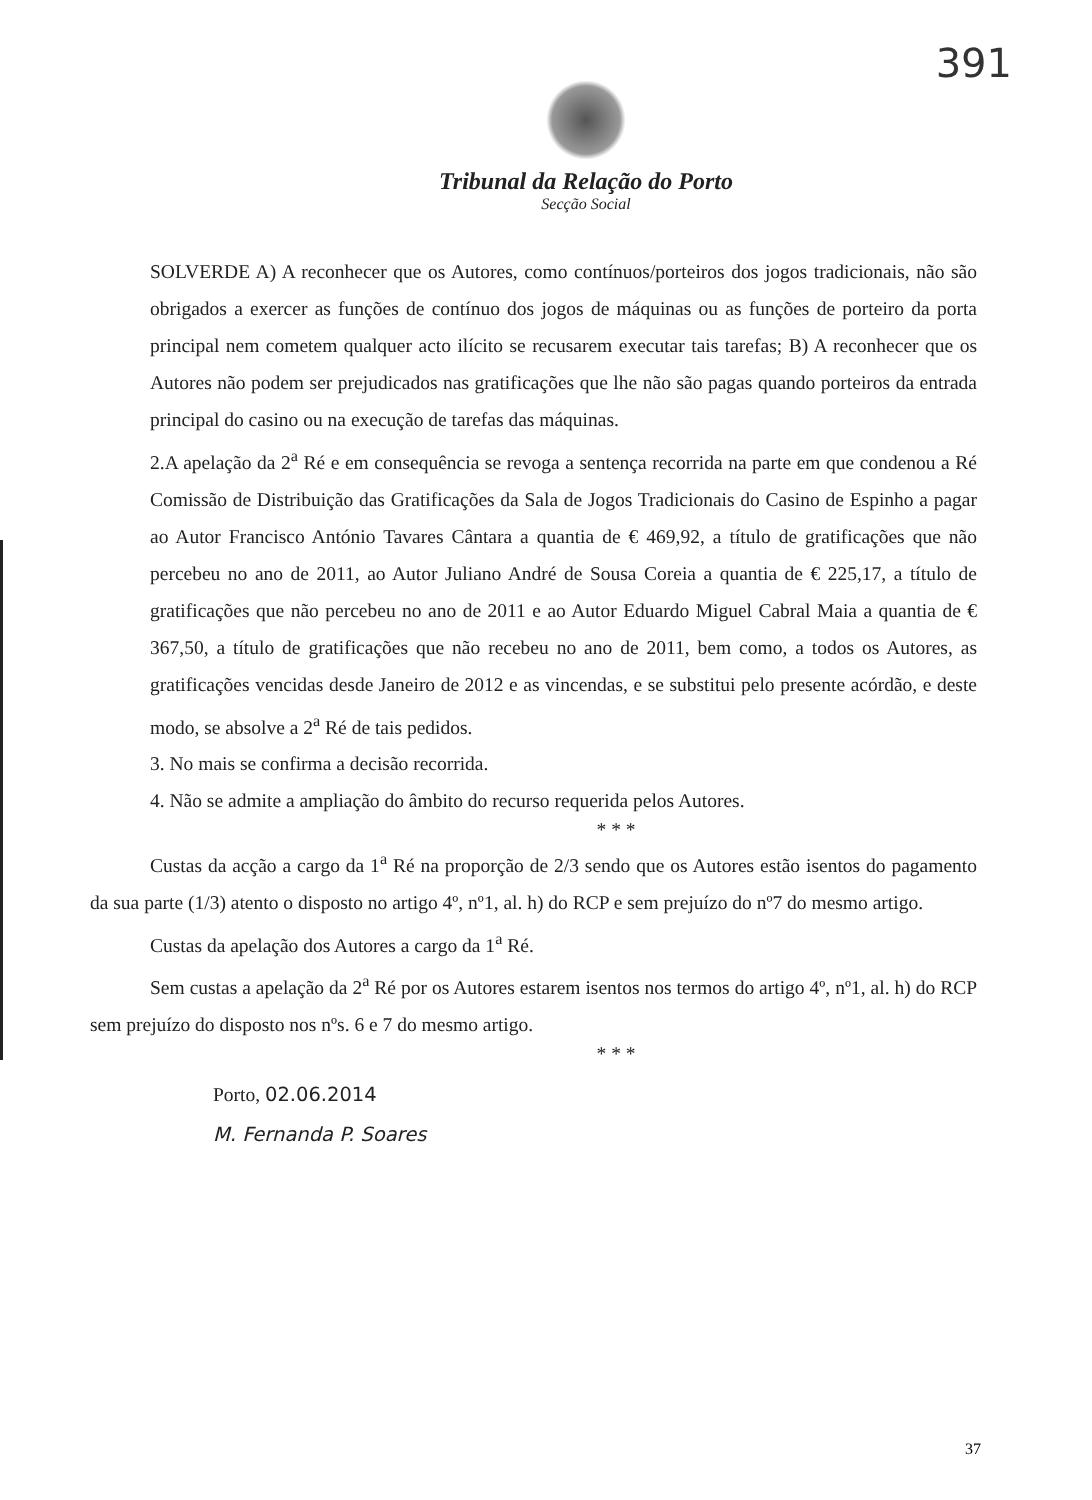391
Tribunal da Relação do Porto
Secção Social
SOLVERDE A) A reconhecer que os Autores, como contínuos/porteiros dos jogos tradicionais, não são obrigados a exercer as funções de contínuo dos jogos de máquinas ou as funções de porteiro da porta principal nem cometem qualquer acto ilícito se recusarem executar tais tarefas; B) A reconhecer que os Autores não podem ser prejudicados nas gratificações que lhe não são pagas quando porteiros da entrada principal do casino ou na execução de tarefas das máquinas.
2.A apelação da 2<sup>a</sup> Ré e em consequência se revoga a sentença recorrida na parte em que condenou a Ré Comissão de Distribuição das Gratificações da Sala de Jogos Tradicionais do Casino de Espinho a pagar ao Autor Francisco António Tavares Cântara a quantia de € 469,92, a título de gratificações que não percebeu no ano de 2011, ao Autor Juliano André de Sousa Coreia a quantia de € 225,17, a título de gratificações que não percebeu no ano de 2011 e ao Autor Eduardo Miguel Cabral Maia a quantia de € 367,50, a título de gratificações que não recebeu no ano de 2011, bem como, a todos os Autores, as gratificações vencidas desde Janeiro de 2012 e as vincendas, e se substitui pelo presente acórdão, e deste modo, se absolve a 2<sup>a</sup> Ré de tais pedidos.
3. No mais se confirma a decisão recorrida.
4. Não se admite a ampliação do âmbito do recurso requerida pelos Autores.
* * *
Custas da acção a cargo da 1<sup>a</sup> Ré na proporção de 2/3 sendo que os Autores estão isentos do pagamento da sua parte (1/3) atento o disposto no artigo 4º, nº1, al. h) do RCP e sem prejuízo do nº7 do mesmo artigo.
Custas da apelação dos Autores a cargo da 1<sup>a</sup> Ré.
Sem custas a apelação da 2<sup>a</sup> Ré por os Autores estarem isentos nos termos do artigo 4º, nº1, al. h) do RCP sem prejuízo do disposto nos nºs. 6 e 7 do mesmo artigo.
* * *
Porto, 02.06.2014
M. Fernanda P. Soares
37